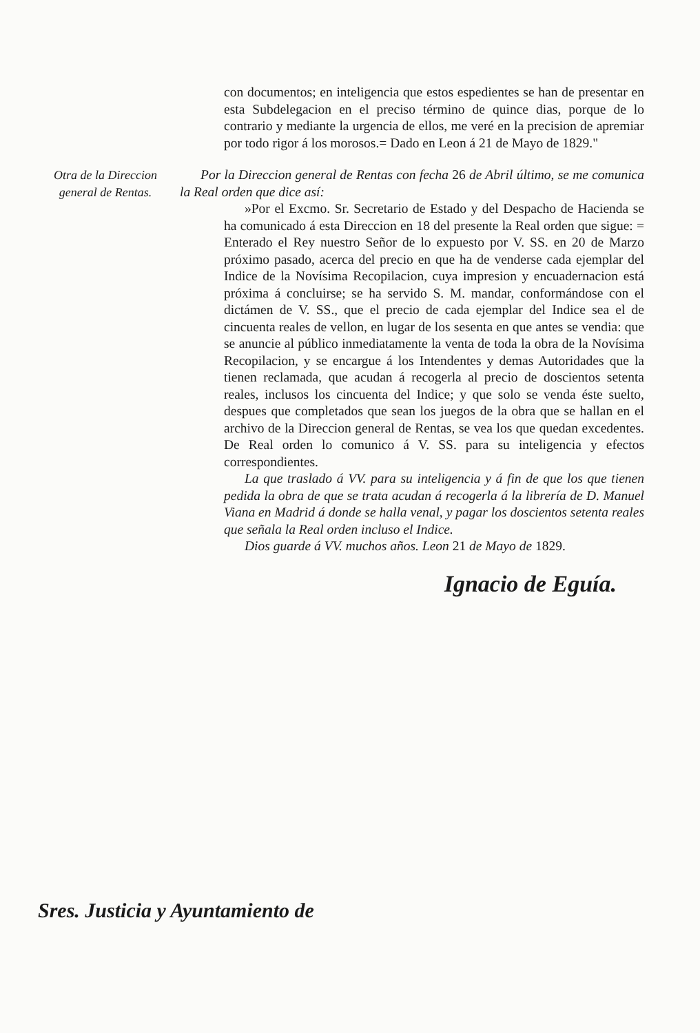con documentos; en inteligencia que estos espedientes se han de presentar en esta Subdelegacion en el preciso término de quince dias, porque de lo contrario y mediante la urgencia de ellos, me veré en la precision de apremiar por todo rigor á los morosos.= Dado en Leon á 21 de Mayo de 1829."
Otra de la Direccion general de Rentas.
Por la Direccion general de Rentas con fecha 26 de Abril último, se me comunica la Real orden que dice así:
»Por el Excmo. Sr. Secretario de Estado y del Despacho de Hacienda se ha comunicado á esta Direccion en 18 del presente la Real orden que sigue: = Enterado el Rey nuestro Señor de lo expuesto por V. SS. en 20 de Marzo próximo pasado, acerca del precio en que ha de venderse cada ejemplar del Indice de la Novísima Recopilacion, cuya impresion y encuadernacion está próxima á concluirse; se ha servido S. M. mandar, conformándose con el dictámen de V. SS., que el precio de cada ejemplar del Indice sea el de cincuenta reales de vellon, en lugar de los sesenta en que antes se vendia: que se anuncie al público inmediatamente la venta de toda la obra de la Novísima Recopilacion, y se encargue á los Intendentes y demas Autoridades que la tienen reclamada, que acudan á recogerla al precio de doscientos setenta reales, inclusos los cincuenta del Indice; y que solo se venda éste suelto, despues que completados que sean los juegos de la obra que se hallan en el archivo de la Direccion general de Rentas, se vea los que quedan excedentes. De Real orden lo comunico á V. SS. para su inteligencia y efectos correspondientes.
La que traslado á VV. para su inteligencia y á fin de que los que tienen pedida la obra de que se trata acudan á recogerla á la librería de D. Manuel Viana en Madrid á donde se halla venal, y pagar los doscientos setenta reales que señala la Real orden incluso el Indice.
Dios guarde á VV. muchos años. Leon 21 de Mayo de 1829.
Ignacio de Eguía.
Sres. Justicia y Ayuntamiento de